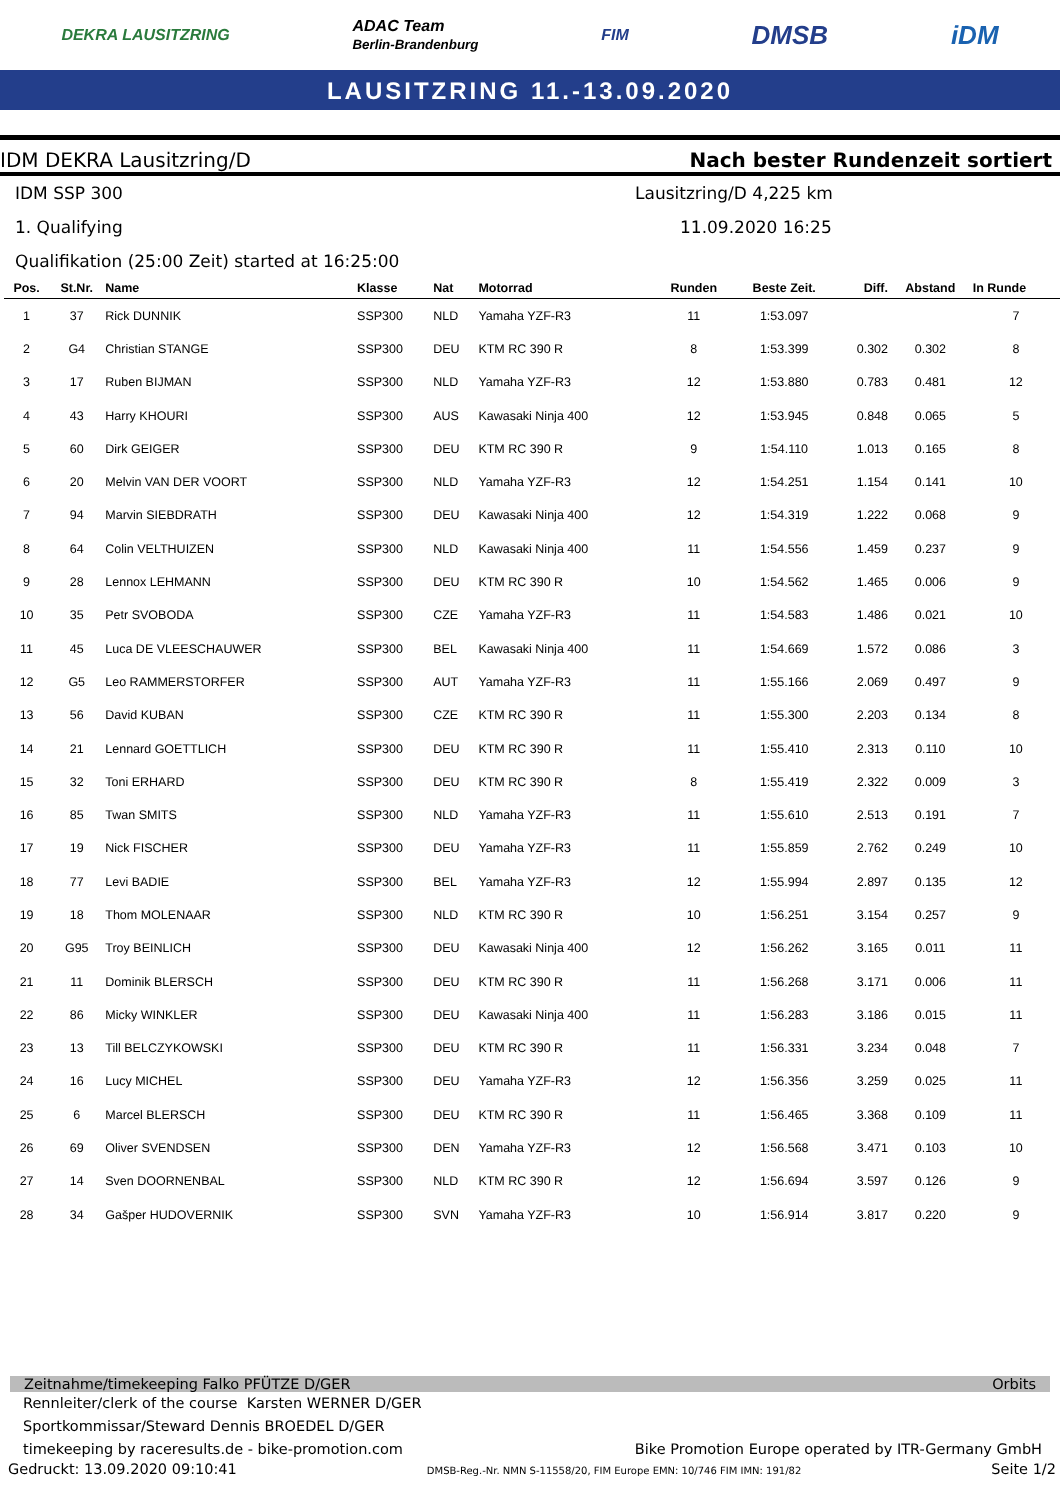DEKRA LAUSITZRING ADAC Team
Berlin-Brandenburg FIM DMSB iDM
LAUSITZRING 11.-13.09.2020
IDM DEKRA Lausitzring/D Nach bester Rundenzeit sortiert
IDM SSP 300 Lausitzring/D 4,225 km
1. Qualifying 11.09.2020 16:25
Qualifikation (25:00 Zeit) started at 16:25:00
| Pos. | St.Nr. | Name | Klasse | Nat | Motorrad | Runden | Beste Zeit. | Diff. | Abstand | In Runde |
| --- | --- | --- | --- | --- | --- | --- | --- | --- | --- | --- |
| 1 | 37 | Rick DUNNIK | SSP300 | NLD | Yamaha YZF-R3 | 11 | 1:53.097 | | | 7 |
| 2 | G4 | Christian STANGE | SSP300 | DEU | KTM RC 390 R | 8 | 1:53.399 | 0.302 | 0.302 | 8 |
| 3 | 17 | Ruben BIJMAN | SSP300 | NLD | Yamaha YZF-R3 | 12 | 1:53.880 | 0.783 | 0.481 | 12 |
| 4 | 43 | Harry KHOURI | SSP300 | AUS | Kawasaki Ninja 400 | 12 | 1:53.945 | 0.848 | 0.065 | 5 |
| 5 | 60 | Dirk GEIGER | SSP300 | DEU | KTM RC 390 R | 9 | 1:54.110 | 1.013 | 0.165 | 8 |
| 6 | 20 | Melvin VAN DER VOORT | SSP300 | NLD | Yamaha YZF-R3 | 12 | 1:54.251 | 1.154 | 0.141 | 10 |
| 7 | 94 | Marvin SIEBDRATH | SSP300 | DEU | Kawasaki Ninja 400 | 12 | 1:54.319 | 1.222 | 0.068 | 9 |
| 8 | 64 | Colin VELTHUIZEN | SSP300 | NLD | Kawasaki Ninja 400 | 11 | 1:54.556 | 1.459 | 0.237 | 9 |
| 9 | 28 | Lennox LEHMANN | SSP300 | DEU | KTM RC 390 R | 10 | 1:54.562 | 1.465 | 0.006 | 9 |
| 10 | 35 | Petr SVOBODA | SSP300 | CZE | Yamaha YZF-R3 | 11 | 1:54.583 | 1.486 | 0.021 | 10 |
| 11 | 45 | Luca DE VLEESCHAUWER | SSP300 | BEL | Kawasaki Ninja 400 | 11 | 1:54.669 | 1.572 | 0.086 | 3 |
| 12 | G5 | Leo RAMMERSTORFER | SSP300 | AUT | Yamaha YZF-R3 | 11 | 1:55.166 | 2.069 | 0.497 | 9 |
| 13 | 56 | David KUBAN | SSP300 | CZE | KTM RC 390 R | 11 | 1:55.300 | 2.203 | 0.134 | 8 |
| 14 | 21 | Lennard GOETTLICH | SSP300 | DEU | KTM RC 390 R | 11 | 1:55.410 | 2.313 | 0.110 | 10 |
| 15 | 32 | Toni ERHARD | SSP300 | DEU | KTM RC 390 R | 8 | 1:55.419 | 2.322 | 0.009 | 3 |
| 16 | 85 | Twan SMITS | SSP300 | NLD | Yamaha YZF-R3 | 11 | 1:55.610 | 2.513 | 0.191 | 7 |
| 17 | 19 | Nick FISCHER | SSP300 | DEU | Yamaha YZF-R3 | 11 | 1:55.859 | 2.762 | 0.249 | 10 |
| 18 | 77 | Levi BADIE | SSP300 | BEL | Yamaha YZF-R3 | 12 | 1:55.994 | 2.897 | 0.135 | 12 |
| 19 | 18 | Thom MOLENAAR | SSP300 | NLD | KTM RC 390 R | 10 | 1:56.251 | 3.154 | 0.257 | 9 |
| 20 | G95 | Troy BEINLICH | SSP300 | DEU | Kawasaki Ninja 400 | 12 | 1:56.262 | 3.165 | 0.011 | 11 |
| 21 | 11 | Dominik BLERSCH | SSP300 | DEU | KTM RC 390 R | 11 | 1:56.268 | 3.171 | 0.006 | 11 |
| 22 | 86 | Micky WINKLER | SSP300 | DEU | Kawasaki Ninja 400 | 11 | 1:56.283 | 3.186 | 0.015 | 11 |
| 23 | 13 | Till BELCZYKOWSKI | SSP300 | DEU | KTM RC 390 R | 11 | 1:56.331 | 3.234 | 0.048 | 7 |
| 24 | 16 | Lucy MICHEL | SSP300 | DEU | Yamaha YZF-R3 | 12 | 1:56.356 | 3.259 | 0.025 | 11 |
| 25 | 6 | Marcel BLERSCH | SSP300 | DEU | KTM RC 390 R | 11 | 1:56.465 | 3.368 | 0.109 | 11 |
| 26 | 69 | Oliver SVENDSEN | SSP300 | DEN | Yamaha YZF-R3 | 12 | 1:56.568 | 3.471 | 0.103 | 10 |
| 27 | 14 | Sven DOORNENBAL | SSP300 | NLD | KTM RC 390 R | 12 | 1:56.694 | 3.597 | 0.126 | 9 |
| 28 | 34 | Gašper HUDOVERNIK | SSP300 | SVN | Yamaha YZF-R3 | 10 | 1:56.914 | 3.817 | 0.220 | 9 |
Zeitnahme/timekeeping Falko PFÜTZE D/GER Orbits
Rennleiter/clerk of the course Karsten WERNER D/GER
Sportkommissar/Steward Dennis BROEDEL D/GER
timekeeping by raceresults.de - bike-promotion.com Bike Promotion Europe operated by ITR-Germany GmbH
Gedruckt: 13.09.2020 09:10:41 DMSB-Reg.-Nr. NMN S-11558/20, FIM Europe EMN: 10/746 FIM IMN: 191/82 Seite 1/2